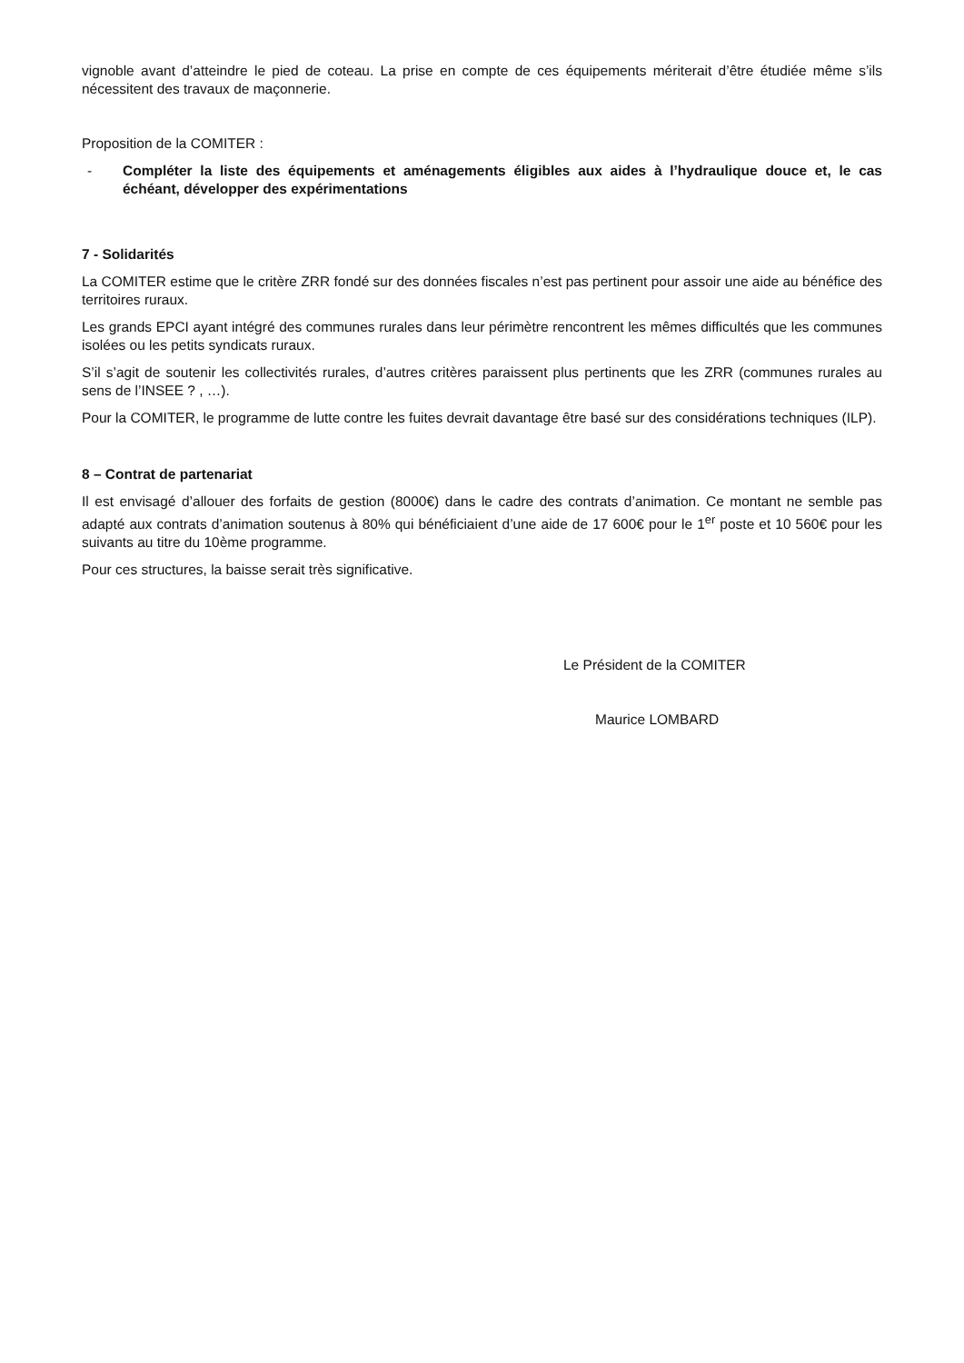vignoble avant d’atteindre le pied de coteau. La prise en compte de ces équipements mériterait d’être étudiée même s’ils nécessitent des travaux de maçonnerie.
Proposition de la COMITER :
- Compléter la liste des équipements et aménagements éligibles aux aides à l’hydraulique douce et, le cas échéant, développer des expérimentations
7 - Solidarités
La COMITER estime que le critère ZRR fondé sur des données fiscales n’est pas pertinent pour assoir une aide au bénéfice des territoires ruraux.
Les grands EPCI ayant intégré des communes rurales dans leur périmètre rencontrent les mêmes difficultés que les communes isolées ou les petits syndicats ruraux.
S’il s’agit de soutenir les collectivités rurales, d’autres critères paraissent plus pertinents que les ZRR (communes rurales au sens de l’INSEE ? , …).
Pour la COMITER, le programme de lutte contre les fuites devrait davantage être basé sur des considérations techniques (ILP).
8 – Contrat de partenariat
Il est envisagé d’allouer des forfaits de gestion (8000€) dans le cadre des contrats d’animation. Ce montant ne semble pas adapté aux contrats d’animation soutenus à 80% qui bénéficiaient d’une aide de 17 600€ pour le 1<sup>er</sup> poste et 10 560€ pour les suivants au titre du 10ème programme.
Pour ces structures, la baisse serait très significative.
Le Président de la COMITER
Maurice LOMBARD